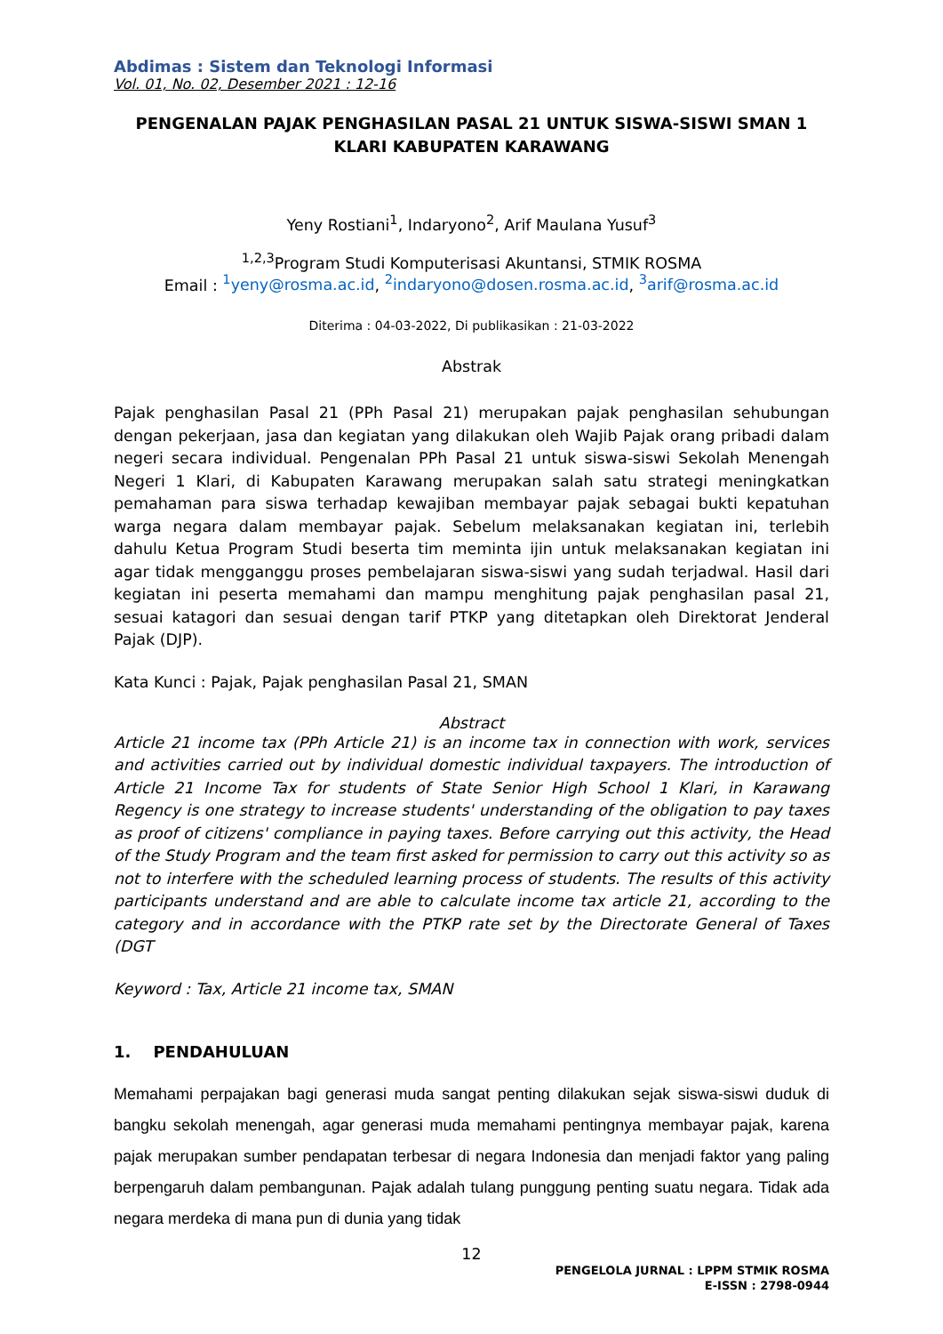Abdimas : Sistem dan Teknologi Informasi
Vol. 01, No. 02, Desember 2021 : 12-16
PENGENALAN PAJAK PENGHASILAN PASAL 21 UNTUK SISWA-SISWI SMAN 1 KLARI KABUPATEN KARAWANG
Yeny Rostiani<sup>1</sup>, Indaryono<sup>2</sup>, Arif Maulana Yusuf<sup>3</sup>
<sup>1,2,3</sup>Program Studi Komputerisasi Akuntansi, STMIK ROSMA
Email : <sup>1</sup>yeny@rosma.ac.id, <sup>2</sup>indaryono@dosen.rosma.ac.id, <sup>3</sup>arif@rosma.ac.id
Diterima : 04-03-2022, Di publikasikan : 21-03-2022
Abstrak
Pajak penghasilan Pasal 21 (PPh Pasal 21) merupakan pajak penghasilan sehubungan dengan pekerjaan, jasa dan kegiatan yang dilakukan oleh Wajib Pajak orang pribadi dalam negeri secara individual. Pengenalan PPh Pasal 21 untuk siswa-siswi Sekolah Menengah Negeri 1 Klari, di Kabupaten Karawang merupakan salah satu strategi meningkatkan pemahaman para siswa terhadap kewajiban membayar pajak sebagai bukti kepatuhan warga negara dalam membayar pajak. Sebelum melaksanakan kegiatan ini, terlebih dahulu Ketua Program Studi beserta tim meminta ijin untuk melaksanakan kegiatan ini agar tidak mengganggu proses pembelajaran siswa-siswi yang sudah terjadwal. Hasil dari kegiatan ini peserta memahami dan mampu menghitung pajak penghasilan pasal 21, sesuai katagori dan sesuai dengan tarif PTKP yang ditetapkan oleh Direktorat Jenderal Pajak (DJP).
Kata Kunci : Pajak, Pajak penghasilan Pasal 21, SMAN
Abstract
Article 21 income tax (PPh Article 21) is an income tax in connection with work, services and activities carried out by individual domestic individual taxpayers. The introduction of Article 21 Income Tax for students of State Senior High School 1 Klari, in Karawang Regency is one strategy to increase students' understanding of the obligation to pay taxes as proof of citizens' compliance in paying taxes. Before carrying out this activity, the Head of the Study Program and the team first asked for permission to carry out this activity so as not to interfere with the scheduled learning process of students. The results of this activity participants understand and are able to calculate income tax article 21, according to the category and in accordance with the PTKP rate set by the Directorate General of Taxes (DGT
Keyword : Tax, Article 21 income tax, SMAN
1. PENDAHULUAN
Memahami perpajakan bagi generasi muda sangat penting dilakukan sejak siswa-siswi duduk di bangku sekolah menengah, agar generasi muda memahami pentingnya membayar pajak, karena pajak merupakan sumber pendapatan terbesar di negara Indonesia dan menjadi faktor yang paling berpengaruh dalam pembangunan. Pajak adalah tulang punggung penting suatu negara. Tidak ada negara merdeka di mana pun di dunia yang tidak
12
PENGELOLA JURNAL : LPPM STMIK ROSMA
E-ISSN : 2798-0944